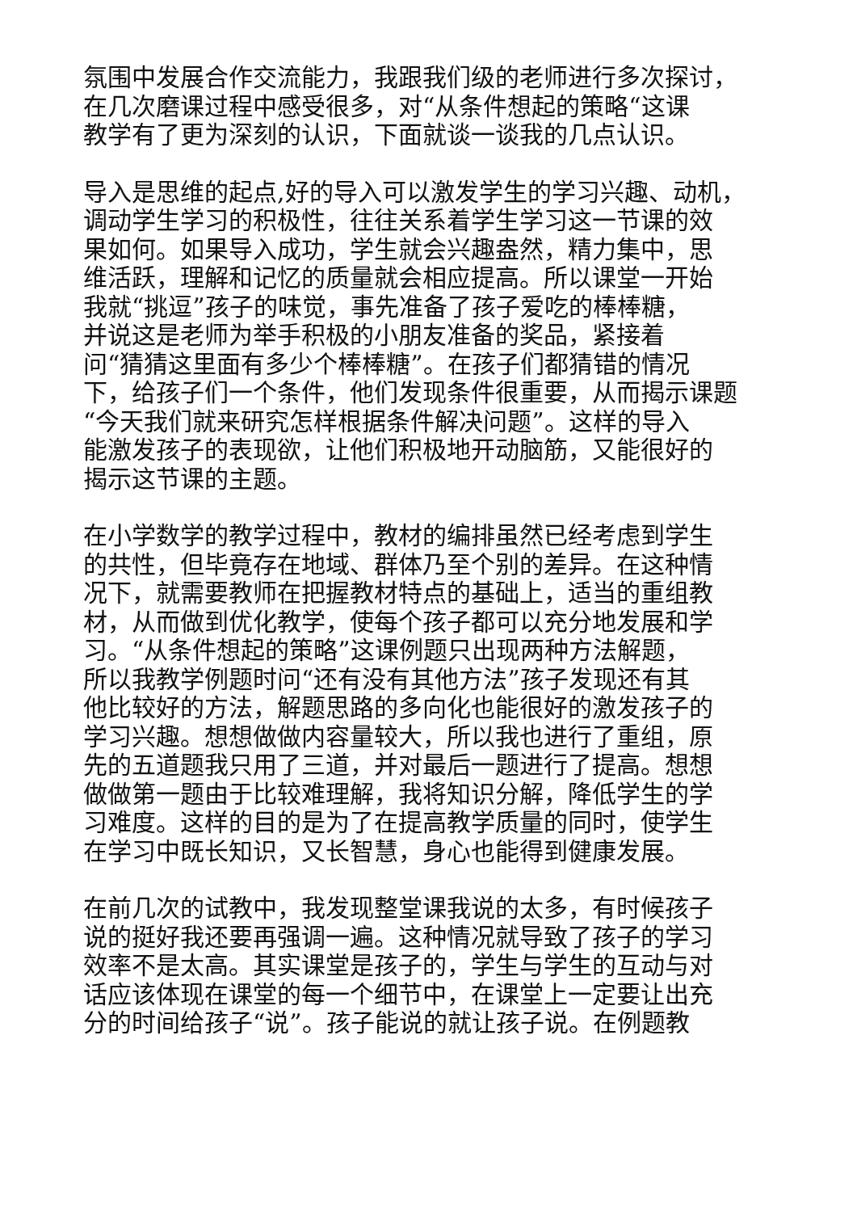氛围中发展合作交流能力，我跟我们级的老师进行多次探讨，
在几次磨课过程中感受很多，对“从条件想起的策略“这课
教学有了更为深刻的认识，下面就谈一谈我的几点认识。
导入是思维的起点,好的导入可以激发学生的学习兴趣、动机，
调动学生学习的积极性，往往关系着学生学习这一节课的效
果如何。如果导入成功，学生就会兴趣盎然，精力集中，思
维活跃，理解和记忆的质量就会相应提高。所以课堂一开始
我就“挑逗”孩子的味觉，事先准备了孩子爱吃的棒棒糖，
并说这是老师为举手积极的小朋友准备的奖品，紧接着
问“猜猜这里面有多少个棒棒糖”。在孩子们都猜错的情况
下，给孩子们一个条件，他们发现条件很重要，从而揭示课题
“今天我们就来研究怎样根据条件解决问题”。这样的导入
能激发孩子的表现欲，让他们积极地开动脑筋，又能很好的
揭示这节课的主题。
在小学数学的教学过程中，教材的编排虽然已经考虑到学生
的共性，但毕竟存在地域、群体乃至个别的差异。在这种情
况下，就需要教师在把握教材特点的基础上，适当的重组教
材，从而做到优化教学，使每个孩子都可以充分地发展和学
习。“从条件想起的策略”这课例题只出现两种方法解题，
所以我教学例题时问“还有没有其他方法”孩子发现还有其
他比较好的方法，解题思路的多向化也能很好的激发孩子的
学习兴趣。想想做做内容量较大，所以我也进行了重组，原
先的五道题我只用了三道，并对最后一题进行了提高。想想
做做第一题由于比较难理解，我将知识分解，降低学生的学
习难度。这样的目的是为了在提高教学质量的同时，使学生
在学习中既长知识，又长智慧，身心也能得到健康发展。
在前几次的试教中，我发现整堂课我说的太多，有时候孩子
说的挺好我还要再强调一遍。这种情况就导致了孩子的学习
效率不是太高。其实课堂是孩子的，学生与学生的互动与对
话应该体现在课堂的每一个细节中，在课堂上一定要让出充
分的时间给孩子“说”。孩子能说的就让孩子说。在例题教